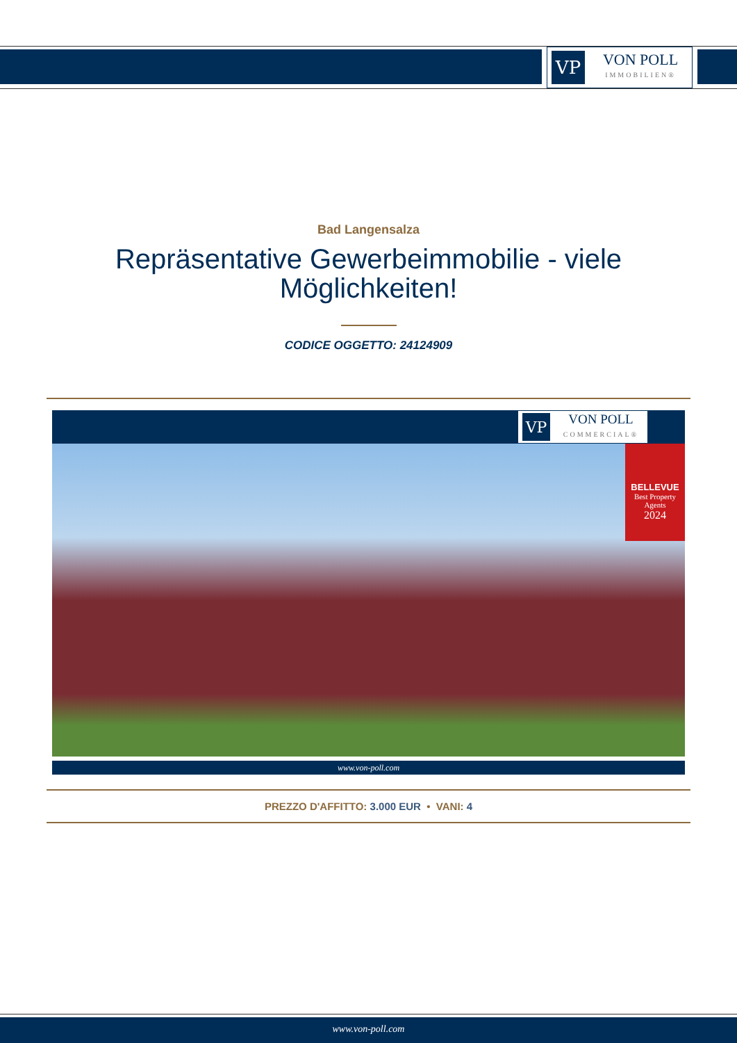VP
VON POLL
IMMOBILIEN®
Bad Langensalza
Repräsentative Gewerbeimmobilie - viele Möglichkeiten!
CODICE OGGETTO: 24124909
VP
VON POLL
COMMERCIAL®
BELLEVUE
Best Property Agents
2024
www.von-poll.com
PREZZO D'AFFITTO: 3.000 EUR • VANI: 4
www.von-poll.com